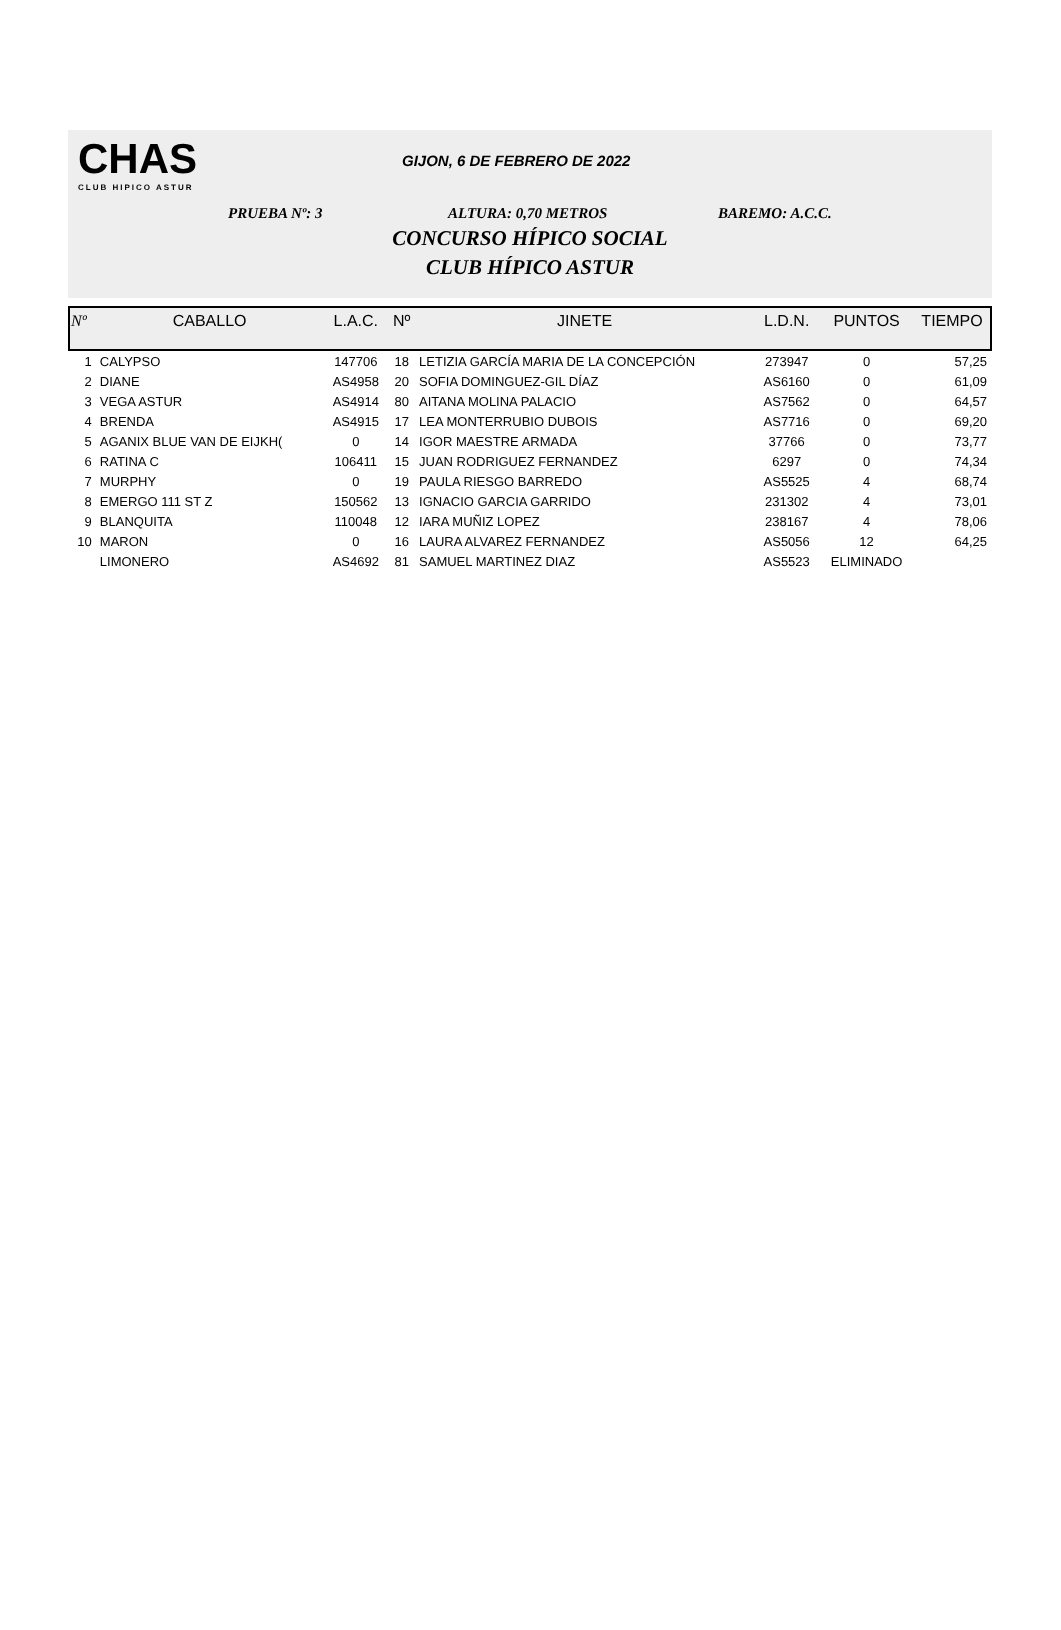CHAS
CLUB HIPICO ASTUR
GIJON, 6 DE FEBRERO DE 2022
PRUEBA Nº: 3 ALTURA: 0,70 METROS BAREMO: A.C.C.
CONCURSO HÍPICO SOCIAL
CLUB HÍPICO ASTUR
| Nº | CABALLO | L.A.C. | Nº | JINETE | L.D.N. | PUNTOS | TIEMPO |
| --- | --- | --- | --- | --- | --- | --- | --- |
| 1 | CALYPSO | 147706 | 18 | LETIZIA GARCÍA MARIA DE LA CONCEPCIÓN | 273947 | 0 | 57,25 |
| 2 | DIANE | AS4958 | 20 | SOFIA DOMINGUEZ-GIL DÍAZ | AS6160 | 0 | 61,09 |
| 3 | VEGA ASTUR | AS4914 | 80 | AITANA MOLINA PALACIO | AS7562 | 0 | 64,57 |
| 4 | BRENDA | AS4915 | 17 | LEA MONTERRUBIO DUBOIS | AS7716 | 0 | 69,20 |
| 5 | AGANIX BLUE VAN DE EIJKH( | 0 | 14 | IGOR MAESTRE ARMADA | 37766 | 0 | 73,77 |
| 6 | RATINA C | 106411 | 15 | JUAN RODRIGUEZ FERNANDEZ | 6297 | 0 | 74,34 |
| 7 | MURPHY | 0 | 19 | PAULA RIESGO BARREDO | AS5525 | 4 | 68,74 |
| 8 | EMERGO 111 ST Z | 150562 | 13 | IGNACIO GARCIA GARRIDO | 231302 | 4 | 73,01 |
| 9 | BLANQUITA | 110048 | 12 | IARA MUÑIZ LOPEZ | 238167 | 4 | 78,06 |
| 10 | MARON | 0 | 16 | LAURA ALVAREZ FERNANDEZ | AS5056 | 12 | 64,25 |
| | LIMONERO | AS4692 | 81 | SAMUEL MARTINEZ DIAZ | AS5523 | ELIMINADO | |